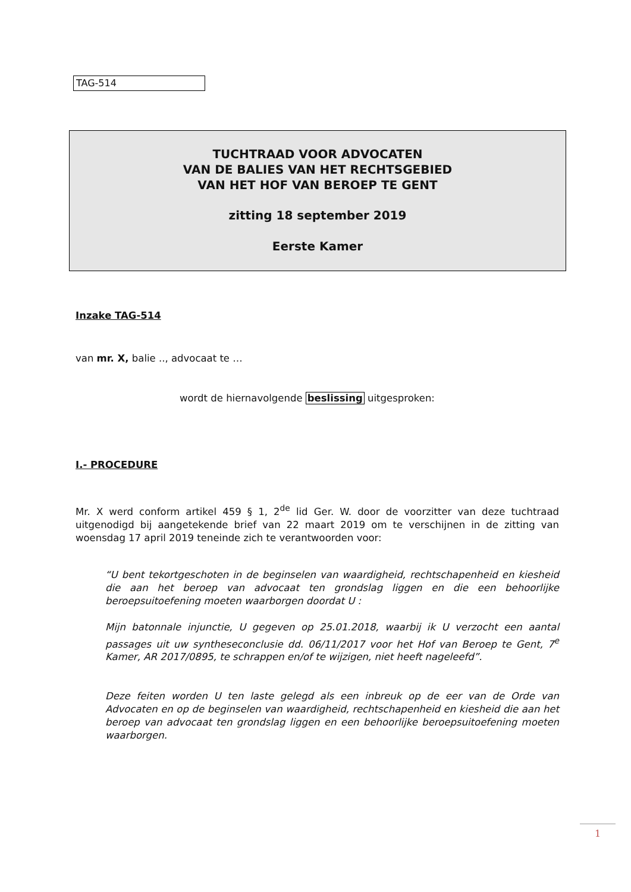TAG-514
TUCHTRAAD VOOR ADVOCATEN
VAN DE BALIES VAN HET RECHTSGEBIED
VAN HET HOF VAN BEROEP TE GENT
zitting 18 september 2019
Eerste Kamer
Inzake TAG-514
van mr. X, balie .., advocaat te …
wordt de hiernavolgende beslissing uitgesproken:
I.- PROCEDURE
Mr. X werd conform artikel 459 § 1, 2<sup>de</sup> lid Ger. W. door de voorzitter van deze tuchtraad uitgenodigd bij aangetekende brief van 22 maart 2019 om te verschijnen in de zitting van woensdag 17 april 2019 teneinde zich te verantwoorden voor:
“U bent tekortgeschoten in de beginselen van waardigheid, rechtschapenheid en kiesheid die aan het beroep van advocaat ten grondslag liggen en die een behoorlijke beroepsuitoefening moeten waarborgen doordat U :
Mijn batonnale injunctie, U gegeven op 25.01.2018, waarbij ik U verzocht een aantal passages uit uw syntheseconclusie dd. 06/11/2017 voor het Hof van Beroep te Gent, 7<sup>e</sup> Kamer, AR 2017/0895, te schrappen en/of te wijzigen, niet heeft nageleefd”.
Deze feiten worden U ten laste gelegd als een inbreuk op de eer van de Orde van Advocaten en op de beginselen van waardigheid, rechtschapenheid en kiesheid die aan het beroep van advocaat ten grondslag liggen en een behoorlijke beroepsuitoefening moeten waarborgen.
1